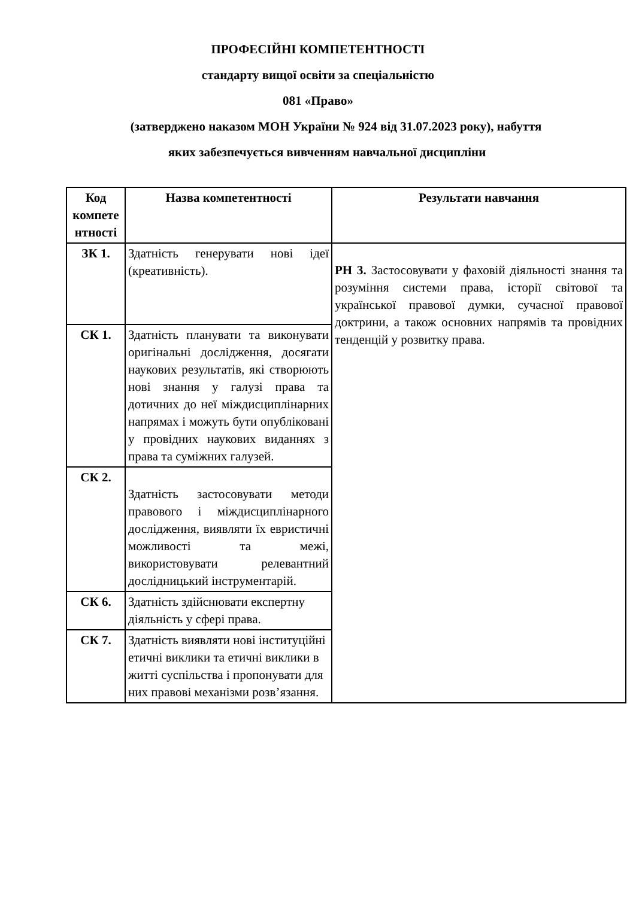ПРОФЕСІЙНІ КОМПЕТЕНТНОСТІ
стандарту вищої освіти за спеціальністю
081 «Право»
(затверджено наказом МОН України № 924 від 31.07.2023 року), набуття
яких забезпечується вивченням навчальної дисципліни
| Код компете нтності | Назва компетентності | Результати навчання |
| --- | --- | --- |
| ЗК 1. | Здатність генерувати нові ідеї (креативність). | РН 3. Застосовувати у фаховій діяльності знання та розуміння системи права, історії світової та української правової думки, сучасної правової доктрини, а також основних напрямів та провідних тенденцій у розвитку права. |
| СК 1. | Здатність планувати та виконувати оригінальні дослідження, досягати наукових результатів, які створюють нові знання у галузі права та дотичних до неї міждисциплінарних напрямах і можуть бути опубліковані у провідних наукових виданнях з права та суміжних галузей. | |
| СК 2. | Здатність застосовувати методи правового і міждисциплінарного дослідження, виявляти їх евристичні можливості та межі, використовувати релевантний дослідницький інструментарій. | |
| СК 6. | Здатність здійснювати експертну діяльність у сфері права. | |
| СК 7. | Здатність виявляти нові інституційні етичні виклики та етичні виклики в житті суспільства і пропонувати для них правові механізми розв’язання. | |